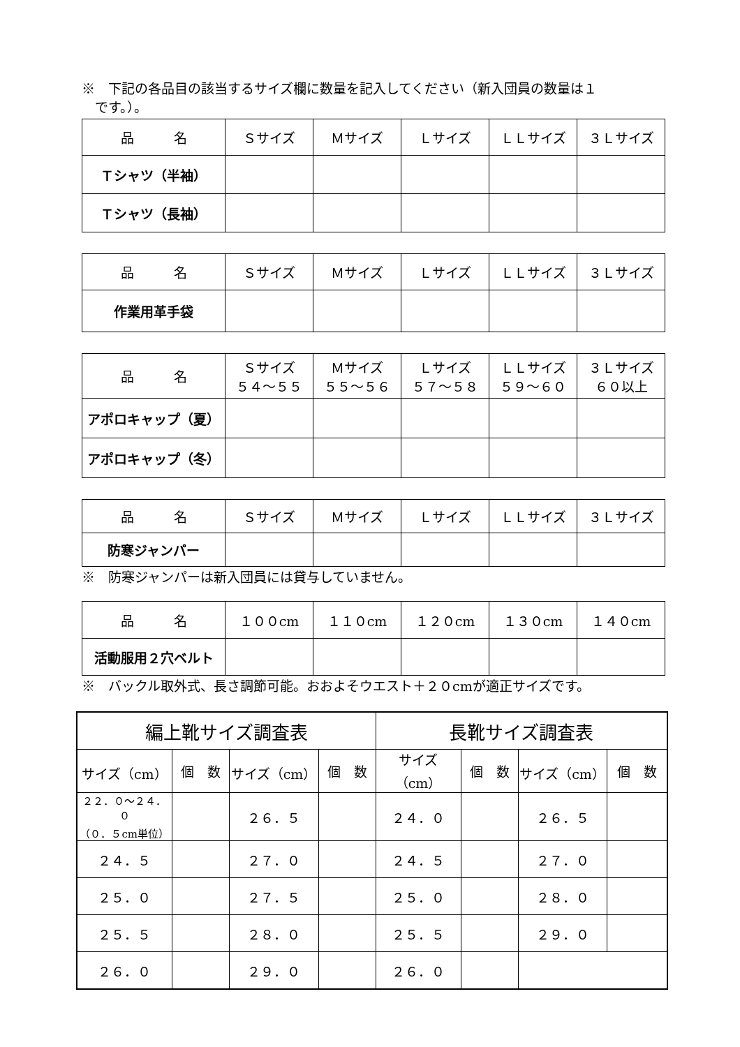※　下記の各品目の該当するサイズ欄に数量を記入してください（新入団員の数量は１
　です。）。
| 品 名 | Ｓサイズ | Ｍサイズ | Ｌサイズ | ＬＬサイズ | ３Ｌサイズ |
| Ｔシャツ（半袖） | | | | | |
| Ｔシャツ（長袖） | | | | | |
| 品 名 | Ｓサイズ | Ｍサイズ | Ｌサイズ | ＬＬサイズ | ３Ｌサイズ |
| 作業用革手袋 | | | | | |
| 品 名 | Ｓサイズ ５４～５５ | Ｍサイズ ５５～５６ | Ｌサイズ ５７～５８ | ＬＬサイズ ５９～６０ | ３Ｌサイズ ６０以上 |
| アポロキャップ（夏） | | | | | |
| アポロキャップ（冬） | | | | | |
| 品 名 | Ｓサイズ | Ｍサイズ | Ｌサイズ | ＬＬサイズ | ３Ｌサイズ |
| 防寒ジャンパー | | | | | |
※　防寒ジャンパーは新入団員には貸与していません。
| 品 名 | １００cm | １１０cm | １２０cm | １３０cm | １４０cm |
| 活動服用２穴ベルト | | | | | |
※　バックル取外式、長さ調節可能。おおよそウエスト＋２０cmが適正サイズです。
| 編上靴サイズ調査表 | | | | 長靴サイズ調査表 | | | |
| サイズ（cm） | 個 数 | サイズ（cm） | 個 数 | サイズ（cm） | 個 数 | サイズ（cm） | 個 数 |
| ２２．０～２４．０ （０．５cm単位） | | ２６．５ | | ２４．０ | | ２６．５ | |
| ２４．５ | | ２７．０ | | ２４．５ | | ２７．０ | |
| ２５．０ | | ２７．５ | | ２５．０ | | ２８．０ | |
| ２５．５ | | ２８．０ | | ２５．５ | | ２９．０ | |
| ２６．０ | | ２９．０ | | ２６．０ | | | |